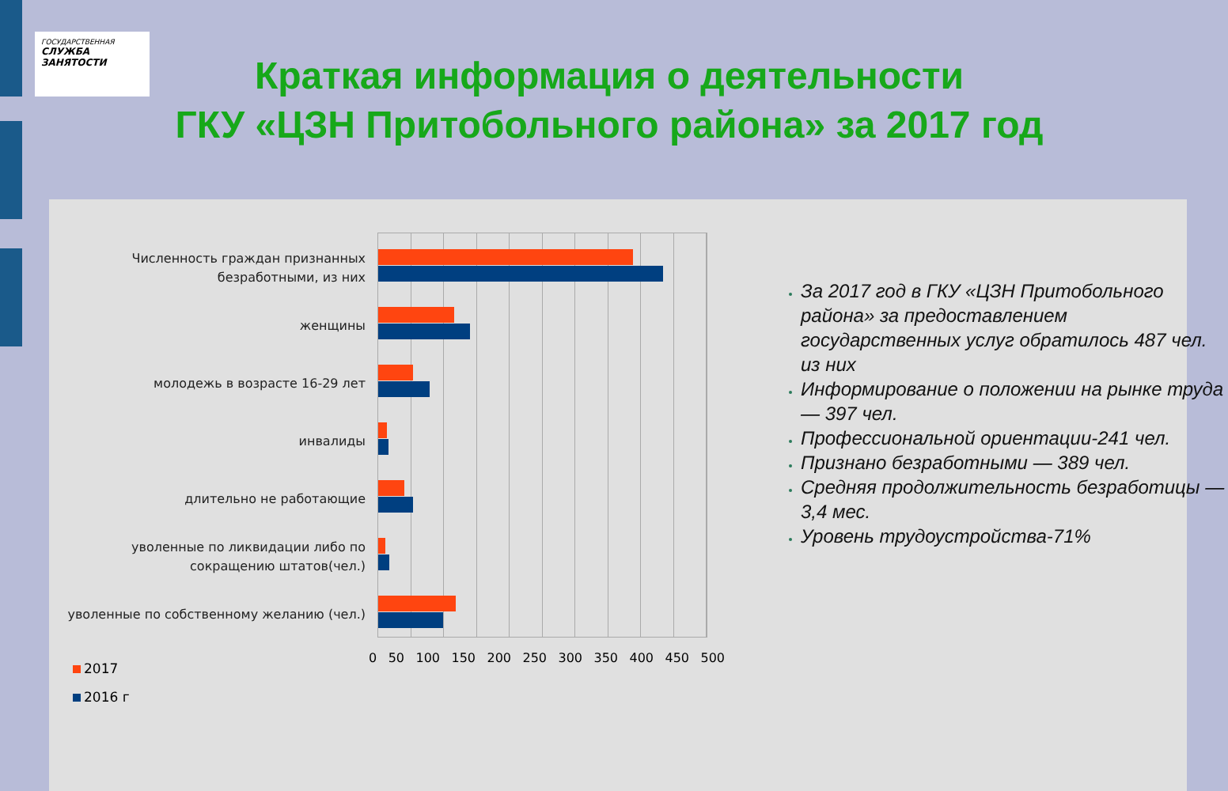ГОСУДАРСТВЕННАЯ
СЛУЖБА
ЗАНЯТОСТИ
Краткая информация о деятельности
ГКУ «ЦЗН Притобольного района» за 2017 год
Численность граждан признанных безработными, из них
женщины
молодежь в возрасте 16-29 лет
инвалиды
длительно не работающие
уволенные по ликвидации либо по сокращению штатов(чел.)
уволенные по собственному желанию (чел.)
0 50 100 150 200 250 300 350 400 450 500
2017
2016 г
За 2017 год в ГКУ «ЦЗН Притобольного района» за предоставлением государственных услуг обратилось 487 чел. из них
Информирование о положении на рынке труда — 397 чел.
Профессиональной ориентации-241 чел.
Признано безработными — 389 чел.
Средняя продолжительность безработицы — 3,4 мес.
Уровень трудоустройства-71%